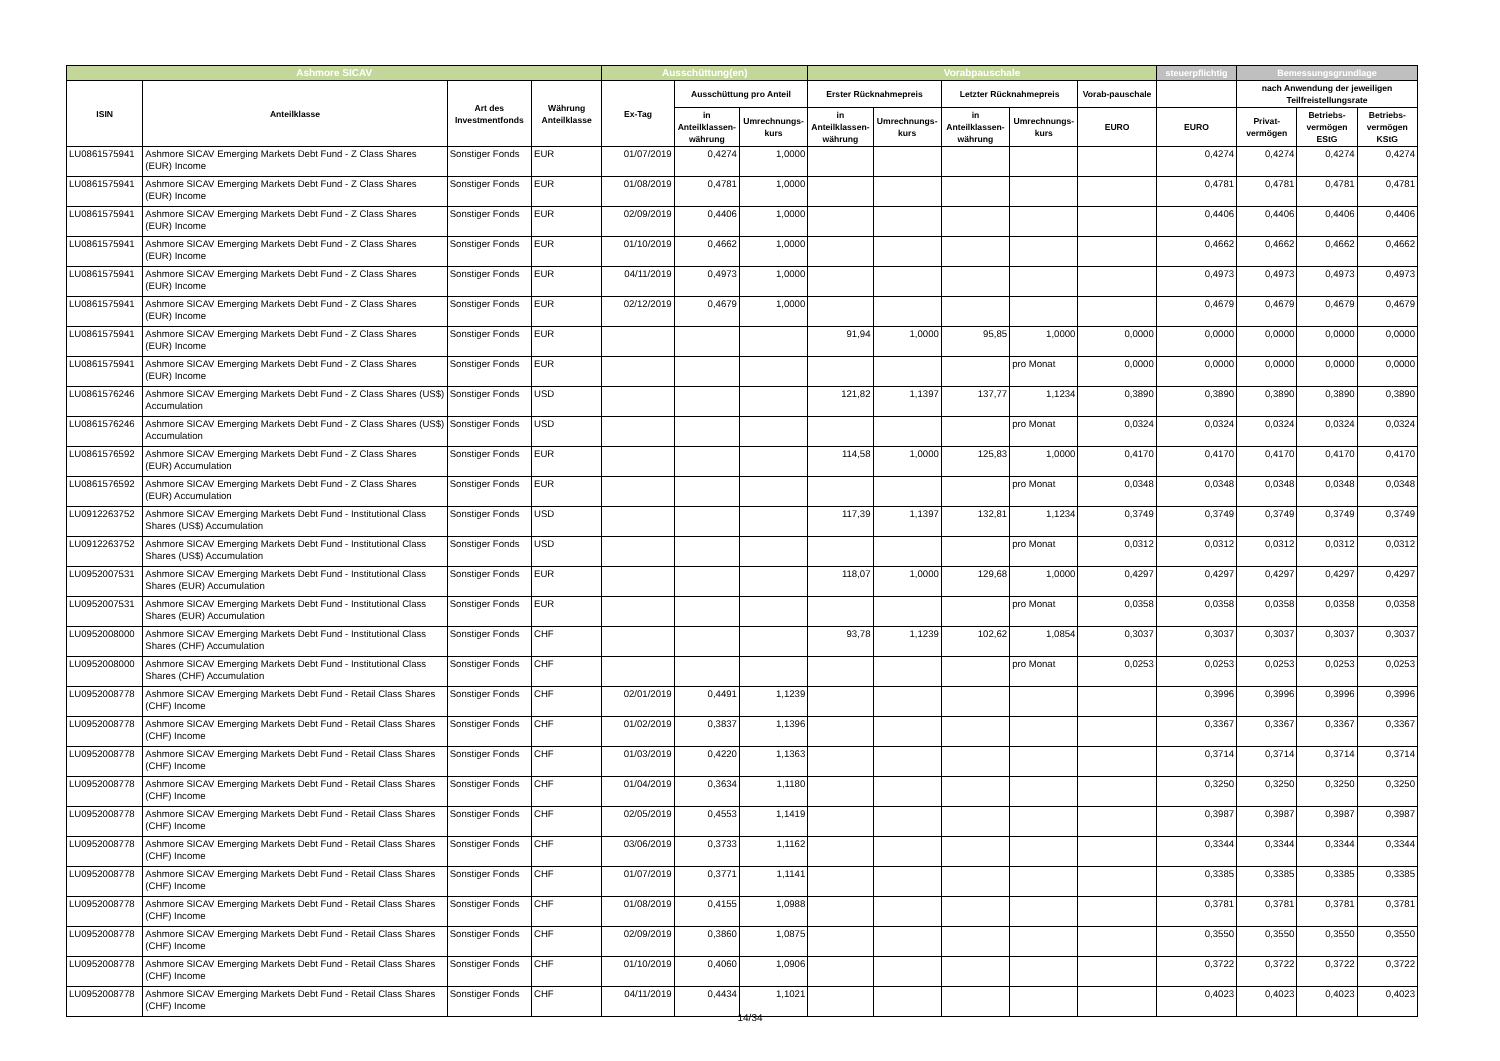| Ashmore SICAV | | | | Ausschüttung(en) | | | Vorabpauschale | | | | | steuerpflichtig | Bemessungsgrundlage | | |
| --- | --- | --- | --- | --- | --- | --- | --- | --- | --- | --- | --- | --- | --- | --- | --- |
| ISIN | Anteilklasse | Art des Investmentfonds | Währung Anteilklasse | Ex-Tag | Ausschüttung pro Anteil | | Erster Rücknahmepreis | | Letzter Rücknahmepreis | | Vorab-pauschale | | nach Anwendung der jeweiligen Teilfreistellungsrate | | |
| | | | | | in Anteilklassen-währung | Umrechnungs-kurs | in Anteilklassen-währung | Umrechnungs-kurs | in Anteilklassen-währung | Umrechnungs-kurs | EURO | EURO | Privat-vermögen | Betriebs-vermögen EStG | Betriebs-vermögen KStG |
| LU0861575941 | Ashmore SICAV Emerging Markets Debt Fund - Z Class Shares (EUR) Income | Sonstiger Fonds | EUR | 01/07/2019 | 0,4274 | 1,0000 | | | | | | 0,4274 | 0,4274 | 0,4274 | 0,4274 |
| LU0861575941 | Ashmore SICAV Emerging Markets Debt Fund - Z Class Shares (EUR) Income | Sonstiger Fonds | EUR | 01/08/2019 | 0,4781 | 1,0000 | | | | | | 0,4781 | 0,4781 | 0,4781 | 0,4781 |
| LU0861575941 | Ashmore SICAV Emerging Markets Debt Fund - Z Class Shares (EUR) Income | Sonstiger Fonds | EUR | 02/09/2019 | 0,4406 | 1,0000 | | | | | | 0,4406 | 0,4406 | 0,4406 | 0,4406 |
| LU0861575941 | Ashmore SICAV Emerging Markets Debt Fund - Z Class Shares (EUR) Income | Sonstiger Fonds | EUR | 01/10/2019 | 0,4662 | 1,0000 | | | | | | 0,4662 | 0,4662 | 0,4662 | 0,4662 |
| LU0861575941 | Ashmore SICAV Emerging Markets Debt Fund - Z Class Shares (EUR) Income | Sonstiger Fonds | EUR | 04/11/2019 | 0,4973 | 1,0000 | | | | | | 0,4973 | 0,4973 | 0,4973 | 0,4973 |
| LU0861575941 | Ashmore SICAV Emerging Markets Debt Fund - Z Class Shares (EUR) Income | Sonstiger Fonds | EUR | 02/12/2019 | 0,4679 | 1,0000 | | | | | | 0,4679 | 0,4679 | 0,4679 | 0,4679 |
| LU0861575941 | Ashmore SICAV Emerging Markets Debt Fund - Z Class Shares (EUR) Income | Sonstiger Fonds | EUR | | | | 91,94 | 1,0000 | 95,85 | 1,0000 | 0,0000 | 0,0000 | 0,0000 | 0,0000 | 0,0000 |
| LU0861575941 | Ashmore SICAV Emerging Markets Debt Fund - Z Class Shares (EUR) Income | Sonstiger Fonds | EUR | | | | | | | pro Monat | 0,0000 | 0,0000 | 0,0000 | 0,0000 | 0,0000 |
| LU0861576246 | Ashmore SICAV Emerging Markets Debt Fund - Z Class Shares (US$) Accumulation | Sonstiger Fonds | USD | | | | 121,82 | 1,1397 | 137,77 | 1,1234 | 0,3890 | 0,3890 | 0,3890 | 0,3890 | 0,3890 |
| LU0861576246 | Ashmore SICAV Emerging Markets Debt Fund - Z Class Shares (US$) Accumulation | Sonstiger Fonds | USD | | | | | | | pro Monat | 0,0324 | 0,0324 | 0,0324 | 0,0324 | 0,0324 |
| LU0861576592 | Ashmore SICAV Emerging Markets Debt Fund - Z Class Shares (EUR) Accumulation | Sonstiger Fonds | EUR | | | | 114,58 | 1,0000 | 125,83 | 1,0000 | 0,4170 | 0,4170 | 0,4170 | 0,4170 | 0,4170 |
| LU0861576592 | Ashmore SICAV Emerging Markets Debt Fund - Z Class Shares (EUR) Accumulation | Sonstiger Fonds | EUR | | | | | | | pro Monat | 0,0348 | 0,0348 | 0,0348 | 0,0348 | 0,0348 |
| LU0912263752 | Ashmore SICAV Emerging Markets Debt Fund - Institutional Class Shares (US$) Accumulation | Sonstiger Fonds | USD | | | | 117,39 | 1,1397 | 132,81 | 1,1234 | 0,3749 | 0,3749 | 0,3749 | 0,3749 | 0,3749 |
| LU0912263752 | Ashmore SICAV Emerging Markets Debt Fund - Institutional Class Shares (US$) Accumulation | Sonstiger Fonds | USD | | | | | | | pro Monat | 0,0312 | 0,0312 | 0,0312 | 0,0312 | 0,0312 |
| LU0952007531 | Ashmore SICAV Emerging Markets Debt Fund - Institutional Class Shares (EUR) Accumulation | Sonstiger Fonds | EUR | | | | 118,07 | 1,0000 | 129,68 | 1,0000 | 0,4297 | 0,4297 | 0,4297 | 0,4297 | 0,4297 |
| LU0952007531 | Ashmore SICAV Emerging Markets Debt Fund - Institutional Class Shares (EUR) Accumulation | Sonstiger Fonds | EUR | | | | | | | pro Monat | 0,0358 | 0,0358 | 0,0358 | 0,0358 | 0,0358 |
| LU0952008000 | Ashmore SICAV Emerging Markets Debt Fund - Institutional Class Shares (CHF) Accumulation | Sonstiger Fonds | CHF | | | | 93,78 | 1,1239 | 102,62 | 1,0854 | 0,3037 | 0,3037 | 0,3037 | 0,3037 | 0,3037 |
| LU0952008000 | Ashmore SICAV Emerging Markets Debt Fund - Institutional Class Shares (CHF) Accumulation | Sonstiger Fonds | CHF | | | | | | | pro Monat | 0,0253 | 0,0253 | 0,0253 | 0,0253 | 0,0253 |
| LU0952008778 | Ashmore SICAV Emerging Markets Debt Fund - Retail Class Shares (CHF) Income | Sonstiger Fonds | CHF | 02/01/2019 | 0,4491 | 1,1239 | | | | | | 0,3996 | 0,3996 | 0,3996 | 0,3996 |
| LU0952008778 | Ashmore SICAV Emerging Markets Debt Fund - Retail Class Shares (CHF) Income | Sonstiger Fonds | CHF | 01/02/2019 | 0,3837 | 1,1396 | | | | | | 0,3367 | 0,3367 | 0,3367 | 0,3367 |
| LU0952008778 | Ashmore SICAV Emerging Markets Debt Fund - Retail Class Shares (CHF) Income | Sonstiger Fonds | CHF | 01/03/2019 | 0,4220 | 1,1363 | | | | | | 0,3714 | 0,3714 | 0,3714 | 0,3714 |
| LU0952008778 | Ashmore SICAV Emerging Markets Debt Fund - Retail Class Shares (CHF) Income | Sonstiger Fonds | CHF | 01/04/2019 | 0,3634 | 1,1180 | | | | | | 0,3250 | 0,3250 | 0,3250 | 0,3250 |
| LU0952008778 | Ashmore SICAV Emerging Markets Debt Fund - Retail Class Shares (CHF) Income | Sonstiger Fonds | CHF | 02/05/2019 | 0,4553 | 1,1419 | | | | | | 0,3987 | 0,3987 | 0,3987 | 0,3987 |
| LU0952008778 | Ashmore SICAV Emerging Markets Debt Fund - Retail Class Shares (CHF) Income | Sonstiger Fonds | CHF | 03/06/2019 | 0,3733 | 1,1162 | | | | | | 0,3344 | 0,3344 | 0,3344 | 0,3344 |
| LU0952008778 | Ashmore SICAV Emerging Markets Debt Fund - Retail Class Shares (CHF) Income | Sonstiger Fonds | CHF | 01/07/2019 | 0,3771 | 1,1141 | | | | | | 0,3385 | 0,3385 | 0,3385 | 0,3385 |
| LU0952008778 | Ashmore SICAV Emerging Markets Debt Fund - Retail Class Shares (CHF) Income | Sonstiger Fonds | CHF | 01/08/2019 | 0,4155 | 1,0988 | | | | | | 0,3781 | 0,3781 | 0,3781 | 0,3781 |
| LU0952008778 | Ashmore SICAV Emerging Markets Debt Fund - Retail Class Shares (CHF) Income | Sonstiger Fonds | CHF | 02/09/2019 | 0,3860 | 1,0875 | | | | | | 0,3550 | 0,3550 | 0,3550 | 0,3550 |
| LU0952008778 | Ashmore SICAV Emerging Markets Debt Fund - Retail Class Shares (CHF) Income | Sonstiger Fonds | CHF | 01/10/2019 | 0,4060 | 1,0906 | | | | | | 0,3722 | 0,3722 | 0,3722 | 0,3722 |
| LU0952008778 | Ashmore SICAV Emerging Markets Debt Fund - Retail Class Shares (CHF) Income | Sonstiger Fonds | CHF | 04/11/2019 | 0,4434 | 1,1021 | | | | | | 0,4023 | 0,4023 | 0,4023 | 0,4023 |
14/34